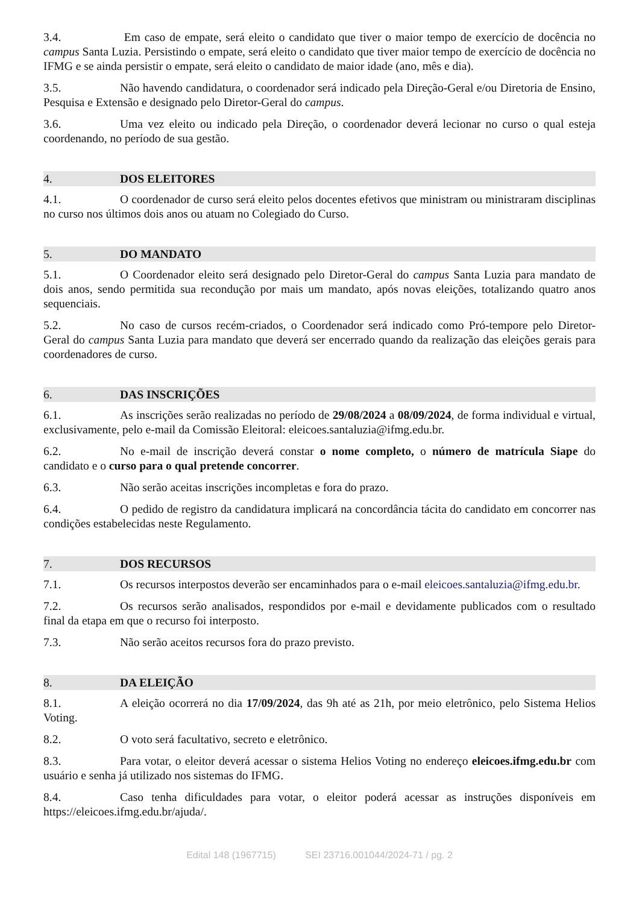3.4. Em caso de empate, será eleito o candidato que tiver o maior tempo de exercício de docência no campus Santa Luzia. Persistindo o empate, será eleito o candidato que tiver maior tempo de exercício de docência no IFMG e se ainda persistir o empate, será eleito o candidato de maior idade (ano, mês e dia).
3.5. Não havendo candidatura, o coordenador será indicado pela Direção-Geral e/ou Diretoria de Ensino, Pesquisa e Extensão e designado pelo Diretor-Geral do campus.
3.6. Uma vez eleito ou indicado pela Direção, o coordenador deverá lecionar no curso o qual esteja coordenando, no período de sua gestão.
4. DOS ELEITORES
4.1. O coordenador de curso será eleito pelos docentes efetivos que ministram ou ministraram disciplinas no curso nos últimos dois anos ou atuam no Colegiado do Curso.
5. DO MANDATO
5.1. O Coordenador eleito será designado pelo Diretor-Geral do campus Santa Luzia para mandato de dois anos, sendo permitida sua recondução por mais um mandato, após novas eleições, totalizando quatro anos sequenciais.
5.2. No caso de cursos recém-criados, o Coordenador será indicado como Pró-tempore pelo Diretor-Geral do campus Santa Luzia para mandato que deverá ser encerrado quando da realização das eleições gerais para coordenadores de curso.
6. DAS INSCRIÇÕES
6.1. As inscrições serão realizadas no período de 29/08/2024 a 08/09/2024, de forma individual e virtual, exclusivamente, pelo e-mail da Comissão Eleitoral: eleicoes.santaluzia@ifmg.edu.br.
6.2. No e-mail de inscrição deverá constar o nome completo, o número de matrícula Siape do candidato e o curso para o qual pretende concorrer.
6.3. Não serão aceitas inscrições incompletas e fora do prazo.
6.4. O pedido de registro da candidatura implicará na concordância tácita do candidato em concorrer nas condições estabelecidas neste Regulamento.
7. DOS RECURSOS
7.1. Os recursos interpostos deverão ser encaminhados para o e-mail eleicoes.santaluzia@ifmg.edu.br.
7.2. Os recursos serão analisados, respondidos por e-mail e devidamente publicados com o resultado final da etapa em que o recurso foi interposto.
7.3. Não serão aceitos recursos fora do prazo previsto.
8. DA ELEIÇÃO
8.1. A eleição ocorrerá no dia 17/09/2024, das 9h até as 21h, por meio eletrônico, pelo Sistema Helios Voting.
8.2. O voto será facultativo, secreto e eletrônico.
8.3. Para votar, o eleitor deverá acessar o sistema Helios Voting no endereço eleicoes.ifmg.edu.br com usuário e senha já utilizado nos sistemas do IFMG.
8.4. Caso tenha dificuldades para votar, o eleitor poderá acessar as instruções disponíveis em https://eleicoes.ifmg.edu.br/ajuda/.
Edital 148 (1967715) SEI 23716.001044/2024-71 / pg. 2